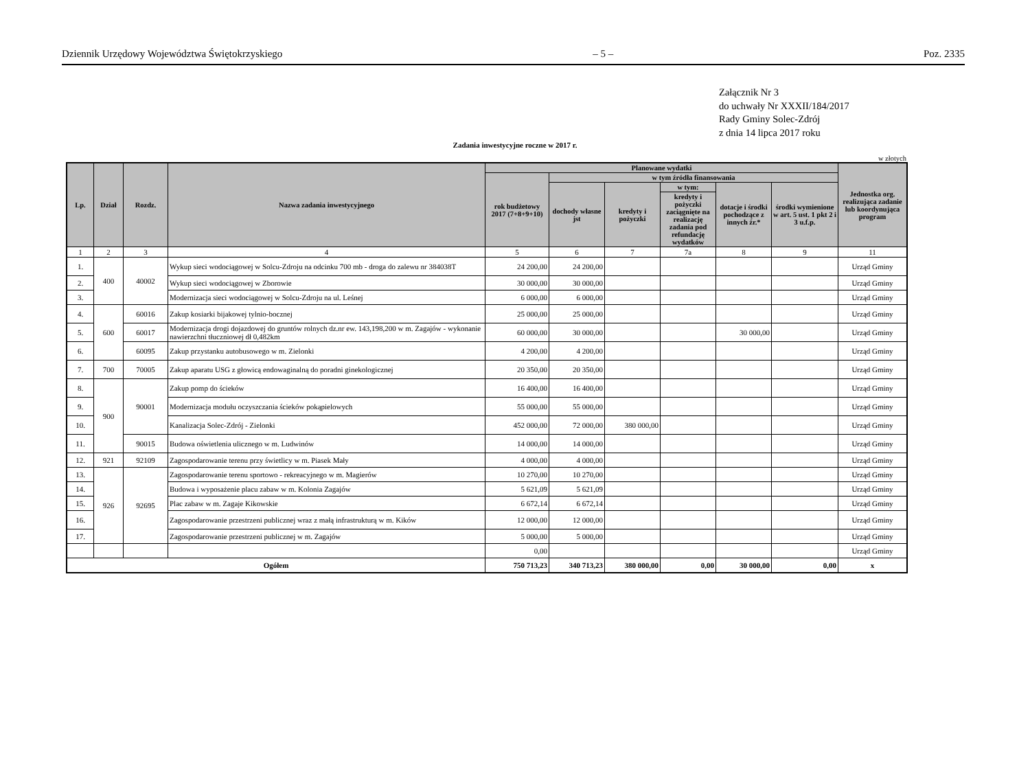Dziennik Urzędowy Województwa Świętokrzyskiego – 5 – Poz. 2335
Załącznik Nr 3
do uchwały Nr XXXII/184/2017
Rady Gminy Solec-Zdrój
z dnia 14 lipca 2017 roku
Zadania inwestycyjne roczne w 2017 r.
w złotych
| Lp. | Dział | Rozdz. | Nazwa zadania inwestycyjnego | Planowane wydatki | | | | | | Jednostka org. realizująca zadanie lub koordynująca program |
| --- | --- | --- | --- | --- | --- | --- | --- | --- | --- | --- |
| | | | | rok budżetowy 2017 (7+8+9+10) | w tym źródła finansowania | | | | | |
| | | | | | dochody własne jst | kredyty i pożyczki | w tym: | dotacje i środki pochodzące z innych źr.* | środki wymienione w art. 5 ust. 1 pkt 2 i 3 u.f.p. | |
| | | | | | | | kredyty i pożyczki zaciągnięte na realizację zadania pod refundację wydatków | | | |
| 1 | 2 | 3 | 4 | 5 | 6 | 7 | 7a | 8 | 9 | 11 |
| 1. | 400 | 40002 | Wykup sieci wodociągowej w Solcu-Zdroju na odcinku 700 mb - droga do zalewu nr 384038T | 24 200,00 | 24 200,00 | | | | | Urząd Gminy |
| 2. | | | Wykup sieci wodociągowej w Zborowie | 30 000,00 | 30 000,00 | | | | | Urząd Gminy |
| 3. | | | Modernizacja sieci wodociągowej w Solcu-Zdroju na ul. Leśnej | 6 000,00 | 6 000,00 | | | | | Urząd Gminy |
| 4. | 600 | 60016 | Zakup kosiarki bijakowej tylnio-bocznej | 25 000,00 | 25 000,00 | | | | | Urząd Gminy |
| 5. | | 60017 | Modernizacja drogi dojazdowej do gruntów rolnych dz.nr ew. 143,198,200 w m. Zagajów - wykonanie nawierzchni tłuczniowej dł 0,482km | 60 000,00 | 30 000,00 | | | 30 000,00 | | Urząd Gminy |
| 6. | | 60095 | Zakup przystanku autobusowego w m. Zielonki | 4 200,00 | 4 200,00 | | | | | Urząd Gminy |
| 7. | 700 | 70005 | Zakup aparatu USG z głowicą endowaginalną do poradni ginekologicznej | 20 350,00 | 20 350,00 | | | | | Urząd Gminy |
| 8. | 900 | 90001 | Zakup pomp do ścieków | 16 400,00 | 16 400,00 | | | | | Urząd Gminy |
| 9. | | | Modernizacja modułu oczyszczania ścieków pokąpielowych | 55 000,00 | 55 000,00 | | | | | Urząd Gminy |
| 10. | | | Kanalizacja Solec-Zdrój - Zielonki | 452 000,00 | 72 000,00 | 380 000,00 | | | | Urząd Gminy |
| 11. | | 90015 | Budowa oświetlenia ulicznego w m. Ludwinów | 14 000,00 | 14 000,00 | | | | | Urząd Gminy |
| 12. | 921 | 92109 | Zagospodarowanie terenu przy świetlicy w m. Piasek Mały | 4 000,00 | 4 000,00 | | | | | Urząd Gminy |
| 13. | 926 | 92695 | Zagospodarowanie terenu sportowo - rekreacyjnego w m. Magierów | 10 270,00 | 10 270,00 | | | | | Urząd Gminy |
| 14. | | | Budowa i wyposażenie placu zabaw w m. Kolonia Zagajów | 5 621,09 | 5 621,09 | | | | | Urząd Gminy |
| 15. | | | Plac zabaw w m. Zagaje Kikowskie | 6 672,14 | 6 672,14 | | | | | Urząd Gminy |
| 16. | | | Zagospodarowanie przestrzeni publicznej wraz z małą infrastrukturą w m. Kików | 12 000,00 | 12 000,00 | | | | | Urząd Gminy |
| 17. | | | Zagospodarowanie przestrzeni publicznej w m. Zagajów | 5 000,00 | 5 000,00 | | | | | Urząd Gminy |
| | | | | 0,00 | | | | | | Urząd Gminy |
| Ogółem | | | | 750 713,23 | 340 713,23 | 380 000,00 | 0,00 | 30 000,00 | 0,00 | x |